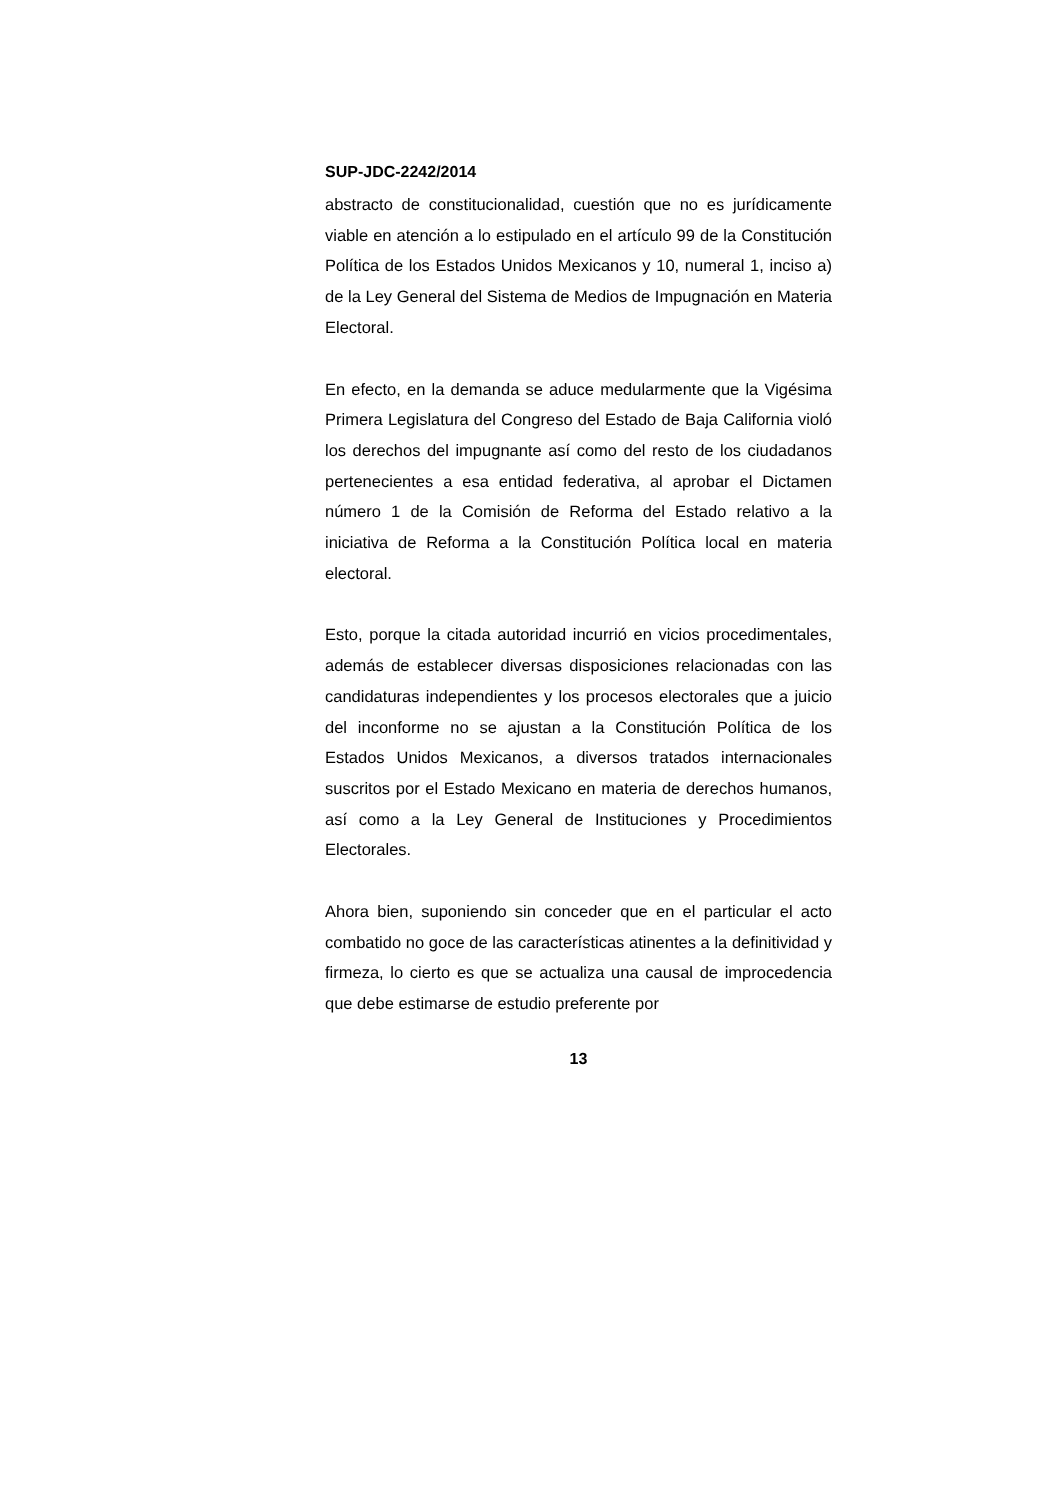SUP-JDC-2242/2014
abstracto de constitucionalidad, cuestión que no es jurídicamente viable en atención a lo estipulado en el artículo 99 de la Constitución Política de los Estados Unidos Mexicanos y 10, numeral 1, inciso a) de la Ley General del Sistema de Medios de Impugnación en Materia Electoral.
En efecto, en la demanda se aduce medularmente que la Vigésima Primera Legislatura del Congreso del Estado de Baja California violó los derechos del impugnante así como del resto de los ciudadanos pertenecientes a esa entidad federativa, al aprobar el Dictamen número 1 de la Comisión de Reforma del Estado relativo a la iniciativa de Reforma a la Constitución Política local en materia electoral.
Esto, porque la citada autoridad incurrió en vicios procedimentales, además de establecer diversas disposiciones relacionadas con las candidaturas independientes y los procesos electorales que a juicio del inconforme no se ajustan a la Constitución Política de los Estados Unidos Mexicanos, a diversos tratados internacionales suscritos por el Estado Mexicano en materia de derechos humanos, así como a la Ley General de Instituciones y Procedimientos Electorales.
Ahora bien, suponiendo sin conceder que en el particular el acto combatido no goce de las características atinentes a la definitividad y firmeza, lo cierto es que se actualiza una causal de improcedencia que debe estimarse de estudio preferente por
13